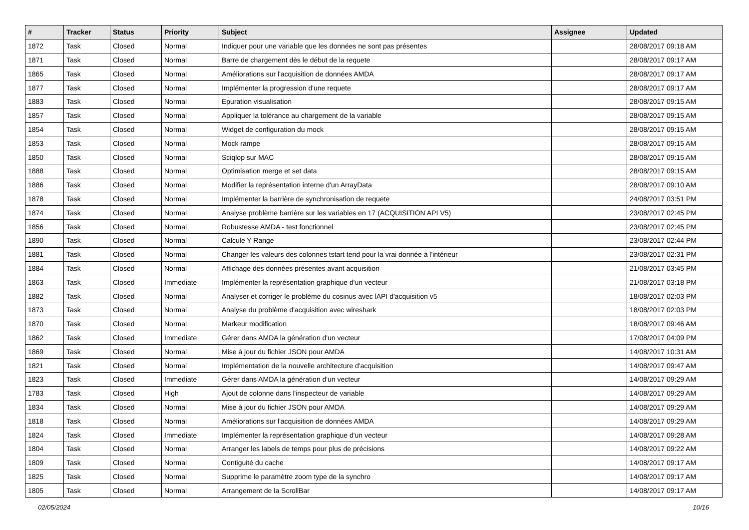| # | Tracker | Status | Priority | Subject | Assignee | Updated |
| --- | --- | --- | --- | --- | --- | --- |
| 1872 | Task | Closed | Normal | Indiquer pour une variable que les données ne sont pas présentes | | 28/08/2017 09:18 AM |
| 1871 | Task | Closed | Normal | Barre de chargement dès le début de la requete | | 28/08/2017 09:17 AM |
| 1865 | Task | Closed | Normal | Améliorations sur l'acquisition de données AMDA | | 28/08/2017 09:17 AM |
| 1877 | Task | Closed | Normal | Implémenter la progression d'une requete | | 28/08/2017 09:17 AM |
| 1883 | Task | Closed | Normal | Epuration visualisation | | 28/08/2017 09:15 AM |
| 1857 | Task | Closed | Normal | Appliquer la tolérance au chargement de la variable | | 28/08/2017 09:15 AM |
| 1854 | Task | Closed | Normal | Widget de configuration du mock | | 28/08/2017 09:15 AM |
| 1853 | Task | Closed | Normal | Mock rampe | | 28/08/2017 09:15 AM |
| 1850 | Task | Closed | Normal | Sciqlop sur MAC | | 28/08/2017 09:15 AM |
| 1888 | Task | Closed | Normal | Optimisation merge et set data | | 28/08/2017 09:15 AM |
| 1886 | Task | Closed | Normal | Modifier la représentation interne d'un ArrayData | | 28/08/2017 09:10 AM |
| 1878 | Task | Closed | Normal | Implémenter la barrière de synchronisation de requete | | 24/08/2017 03:51 PM |
| 1874 | Task | Closed | Normal | Analyse problème barrière sur les variables en 17 (ACQUISITION API V5) | | 23/08/2017 02:45 PM |
| 1856 | Task | Closed | Normal | Robustesse AMDA - test fonctionnel | | 23/08/2017 02:45 PM |
| 1890 | Task | Closed | Normal | Calcule Y Range | | 23/08/2017 02:44 PM |
| 1881 | Task | Closed | Normal | Changer les valeurs des colonnes tstart tend pour la vrai donnée à l'intérieur | | 23/08/2017 02:31 PM |
| 1884 | Task | Closed | Normal | Affichage des données présentes avant acquisition | | 21/08/2017 03:45 PM |
| 1863 | Task | Closed | Immediate | Implémenter la représentation graphique d'un vecteur | | 21/08/2017 03:18 PM |
| 1882 | Task | Closed | Normal | Analyser et corriger le problème du cosinus avec lAPI d'acquisition v5 | | 18/08/2017 02:03 PM |
| 1873 | Task | Closed | Normal | Analyse du problème d'acquisition avec wireshark | | 18/08/2017 02:03 PM |
| 1870 | Task | Closed | Normal | Markeur modification | | 18/08/2017 09:46 AM |
| 1862 | Task | Closed | Immediate | Gérer dans AMDA la génération d'un vecteur | | 17/08/2017 04:09 PM |
| 1869 | Task | Closed | Normal | Mise à jour du fichier JSON pour AMDA | | 14/08/2017 10:31 AM |
| 1821 | Task | Closed | Normal | Implémentation de la nouvelle architecture d'acquisition | | 14/08/2017 09:47 AM |
| 1823 | Task | Closed | Immediate | Gérer dans AMDA la génération d'un vecteur | | 14/08/2017 09:29 AM |
| 1783 | Task | Closed | High | Ajout de colonne dans l'inspecteur de variable | | 14/08/2017 09:29 AM |
| 1834 | Task | Closed | Normal | Mise à jour du fichier JSON pour AMDA | | 14/08/2017 09:29 AM |
| 1818 | Task | Closed | Normal | Améliorations sur l'acquisition de données AMDA | | 14/08/2017 09:29 AM |
| 1824 | Task | Closed | Immediate | Implémenter la représentation graphique d'un vecteur | | 14/08/2017 09:28 AM |
| 1804 | Task | Closed | Normal | Arranger les labels de temps pour plus de précisions | | 14/08/2017 09:22 AM |
| 1809 | Task | Closed | Normal | Contiguité du cache | | 14/08/2017 09:17 AM |
| 1825 | Task | Closed | Normal | Supprime le paramètre zoom type de la synchro | | 14/08/2017 09:17 AM |
| 1805 | Task | Closed | Normal | Arrangement de la ScrollBar | | 14/08/2017 09:17 AM |
02/05/2024 10/16